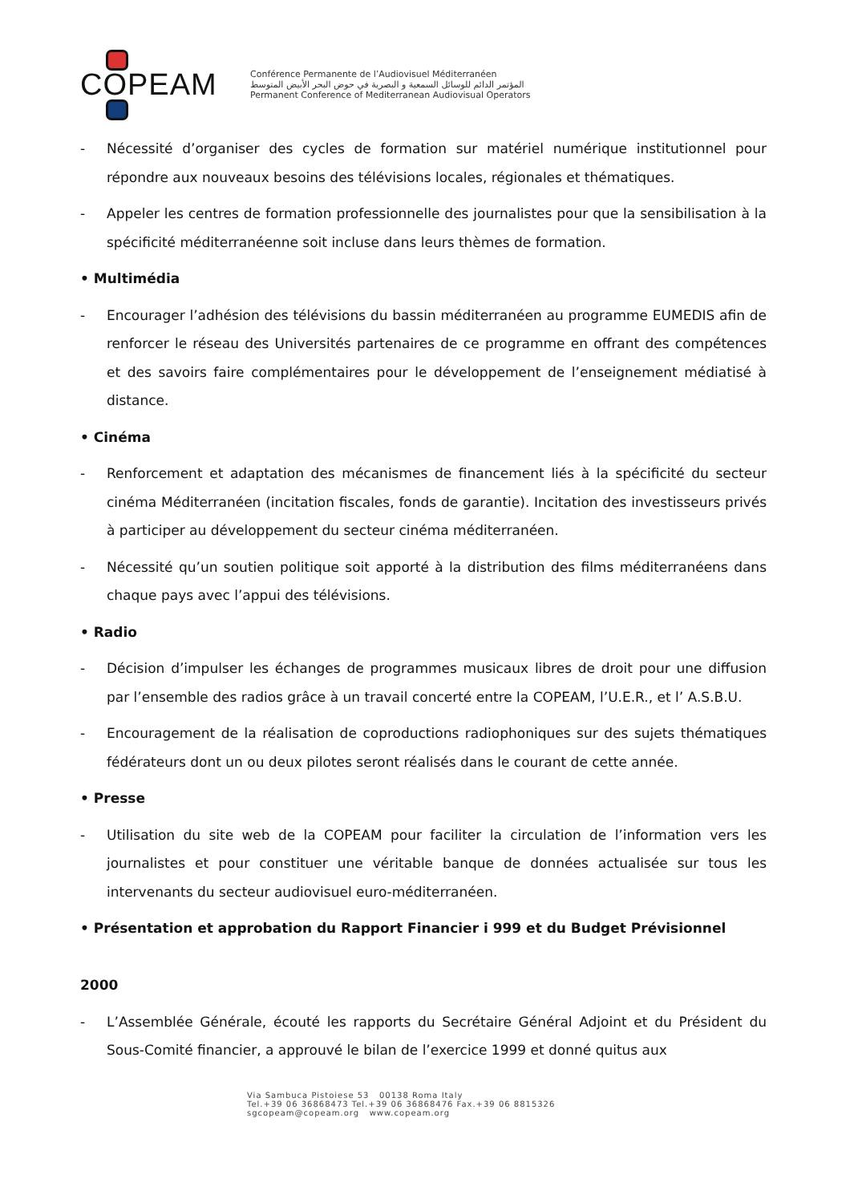COPEAM
Conférence Permanente de l’Audiovisuel Méditerranéen
المؤتمر الدائم للوسائل السمعية و البصرية في حوض البحر الأبيض المتوسط
Permanent Conference of Mediterranean Audiovisual Operators
- Nécessité d’organiser des cycles de formation sur matériel numérique institutionnel pour répondre aux nouveaux besoins des télévisions locales, régionales et thématiques.
- Appeler les centres de formation professionnelle des journalistes pour que la sensibilisation à la spécificité méditerranéenne soit incluse dans leurs thèmes de formation.
• Multimédia
- Encourager l’adhésion des télévisions du bassin méditerranéen au programme EUMEDIS afin de renforcer le réseau des Universités partenaires de ce programme en offrant des compétences et des savoirs faire complémentaires pour le développement de l’enseignement médiatisé à distance.
• Cinéma
- Renforcement et adaptation des mécanismes de financement liés à la spécificité du secteur cinéma Méditerranéen (incitation fiscales, fonds de garantie). Incitation des investisseurs privés à participer au développement du secteur cinéma méditerranéen.
- Nécessité qu’un soutien politique soit apporté à la distribution des films méditerranéens dans chaque pays avec l’appui des télévisions.
• Radio
- Décision d’impulser les échanges de programmes musicaux libres de droit pour une diffusion par l’ensemble des radios grâce à un travail concerté entre la COPEAM, l’U.E.R., et l’ A.S.B.U.
- Encouragement de la réalisation de coproductions radiophoniques sur des sujets thématiques fédérateurs dont un ou deux pilotes seront réalisés dans le courant de cette année.
• Presse
- Utilisation du site web de la COPEAM pour faciliter la circulation de l’information vers les journalistes et pour constituer une véritable banque de données actualisée sur tous les intervenants du secteur audiovisuel euro-méditerranéen.
• Présentation et approbation du Rapport Financier i 999 et du Budget Prévisionnel
2000
- L’Assemblée Générale, écouté les rapports du Secrétaire Général Adjoint et du Président du Sous-Comité financier, a approuvé le bilan de l’exercice 1999 et donné quitus aux
Via Sambuca Pistoiese 53 00138 Roma Italy
Tel.+39 06 36868473 Tel.+39 06 36868476 Fax.+39 06 8815326
sgcopeam@copeam.org www.copeam.org